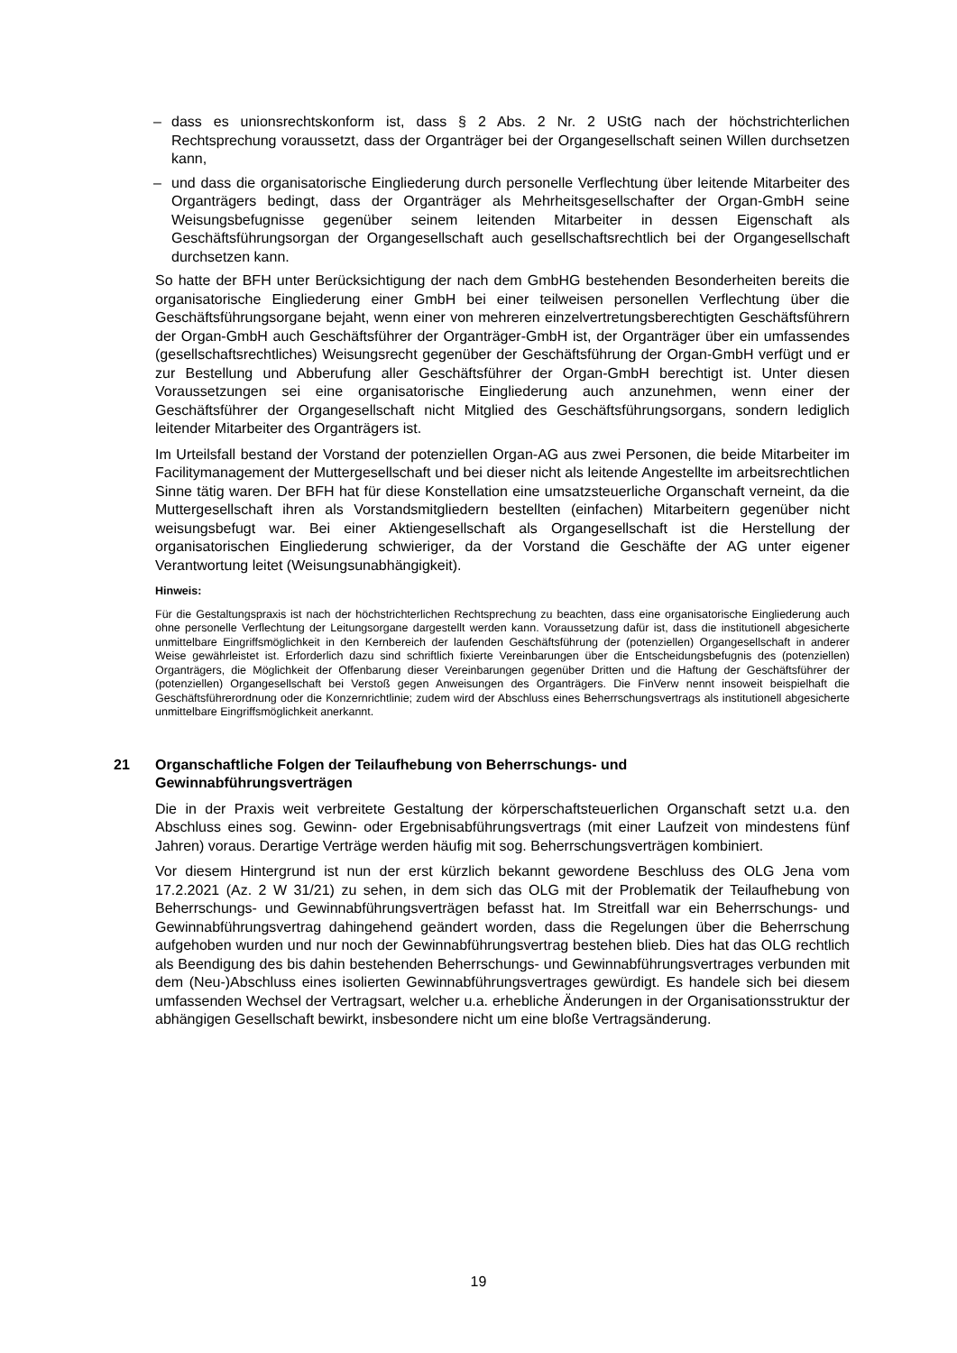– dass es unionsrechtskonform ist, dass § 2 Abs. 2 Nr. 2 UStG nach der höchstrichterlichen Rechtsprechung voraussetzt, dass der Organträger bei der Organgesellschaft seinen Willen durchsetzen kann,
– und dass die organisatorische Eingliederung durch personelle Verflechtung über leitende Mitarbeiter des Organträgers bedingt, dass der Organträger als Mehrheitsgesellschafter der Organ-GmbH seine Weisungsbefugnisse gegenüber seinem leitenden Mitarbeiter in dessen Eigenschaft als Geschäftsführungsorgan der Organgesellschaft auch gesellschaftsrechtlich bei der Organgesellschaft durchsetzen kann.
So hatte der BFH unter Berücksichtigung der nach dem GmbHG bestehenden Besonderheiten bereits die organisatorische Eingliederung einer GmbH bei einer teilweisen personellen Verflechtung über die Geschäftsführungsorgane bejaht, wenn einer von mehreren einzelvertretungsberechtigten Geschäftsführern der Organ-GmbH auch Geschäftsführer der Organträger-GmbH ist, der Organträger über ein umfassendes (gesellschaftsrechtliches) Weisungsrecht gegenüber der Geschäftsführung der Organ-GmbH verfügt und er zur Bestellung und Abberufung aller Geschäftsführer der Organ-GmbH berechtigt ist. Unter diesen Voraussetzungen sei eine organisatorische Eingliederung auch anzunehmen, wenn einer der Geschäftsführer der Organgesellschaft nicht Mitglied des Geschäftsführungsorgans, sondern lediglich leitender Mitarbeiter des Organträgers ist.
Im Urteilsfall bestand der Vorstand der potenziellen Organ-AG aus zwei Personen, die beide Mitarbeiter im Facilitymanagement der Muttergesellschaft und bei dieser nicht als leitende Angestellte im arbeitsrechtlichen Sinne tätig waren. Der BFH hat für diese Konstellation eine umsatzsteuerliche Organschaft verneint, da die Muttergesellschaft ihren als Vorstandsmitgliedern bestellten (einfachen) Mitarbeitern gegenüber nicht weisungsbefugt war. Bei einer Aktiengesellschaft als Organgesellschaft ist die Herstellung der organisatorischen Eingliederung schwieriger, da der Vorstand die Geschäfte der AG unter eigener Verantwortung leitet (Weisungsunabhängigkeit).
Hinweis:
Für die Gestaltungspraxis ist nach der höchstrichterlichen Rechtsprechung zu beachten, dass eine organisatorische Eingliederung auch ohne personelle Verflechtung der Leitungsorgane dargestellt werden kann. Voraussetzung dafür ist, dass die institutionell abgesicherte unmittelbare Eingriffsmöglichkeit in den Kernbereich der laufenden Geschäftsführung der (potenziellen) Organgesellschaft in anderer Weise gewährleistet ist. Erforderlich dazu sind schriftlich fixierte Vereinbarungen über die Entscheidungsbefugnis des (potenziellen) Organträgers, die Möglichkeit der Offenbarung dieser Vereinbarungen gegenüber Dritten und die Haftung der Geschäftsführer der (potenziellen) Organgesellschaft bei Verstoß gegen Anweisungen des Organträgers. Die FinVerw nennt insoweit beispielhaft die Geschäftsführerordnung oder die Konzernrichtlinie; zudem wird der Abschluss eines Beherrschungsvertrags als institutionell abgesicherte unmittelbare Eingriffsmöglichkeit anerkannt.
21 Organschaftliche Folgen der Teilaufhebung von Beherrschungs- und
Gewinnabführungsverträgen
Die in der Praxis weit verbreitete Gestaltung der körperschaftsteuerlichen Organschaft setzt u.a. den Abschluss eines sog. Gewinn- oder Ergebnisabführungsvertrags (mit einer Laufzeit von mindestens fünf Jahren) voraus. Derartige Verträge werden häufig mit sog. Beherrschungsverträgen kombiniert.
Vor diesem Hintergrund ist nun der erst kürzlich bekannt gewordene Beschluss des OLG Jena vom 17.2.2021 (Az. 2 W 31/21) zu sehen, in dem sich das OLG mit der Problematik der Teilaufhebung von Beherrschungs- und Gewinnabführungsverträgen befasst hat. Im Streitfall war ein Beherrschungs- und Gewinnabführungsvertrag dahingehend geändert worden, dass die Regelungen über die Beherrschung aufgehoben wurden und nur noch der Gewinnabführungsvertrag bestehen blieb. Dies hat das OLG rechtlich als Beendigung des bis dahin bestehenden Beherrschungs- und Gewinnabführungsvertrages verbunden mit dem (Neu-)Abschluss eines isolierten Gewinnabführungsvertrages gewürdigt. Es handele sich bei diesem umfassenden Wechsel der Vertragsart, welcher u.a. erhebliche Änderungen in der Organisationsstruktur der abhängigen Gesellschaft bewirkt, insbesondere nicht um eine bloße Vertragsänderung.
19